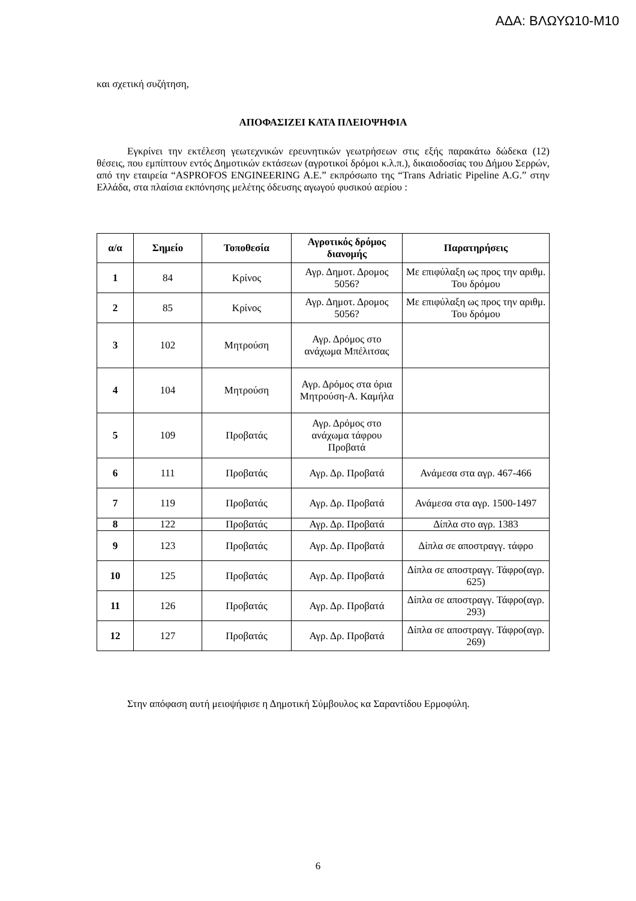ΑΔΑ: ΒΛΩΥΩ10-Μ10
και σχετική συζήτηση,
ΑΠΟΦΑΣΙΖΕΙ ΚΑΤΑ ΠΛΕΙΟΨΗΦΙΑ
   Εγκρίνει την εκτέλεση γεωτεχνικών ερευνητικών γεωτρήσεων στις εξής παρακάτω δώδεκα (12) θέσεις, που εμπίπτουν εντός Δημοτικών εκτάσεων (αγροτικοί δρόμοι κ.λ.π.), δικαιοδοσίας του Δήμου Σερρών, από την εταιρεία “ASPROFOS ENGINEERING A.E.” εκπρόσωπο της “Trans Adriatic Pipeline A.G.” στην Ελλάδα, στα πλαίσια εκπόνησης μελέτης όδευσης αγωγού φυσικού αερίου :
| α/α | Σημείο | Τοποθεσία | Αγροτικός δρόμος διανομής | Παρατηρήσεις |
| --- | --- | --- | --- | --- |
| 1 | 84 | Κρίνος | Αγρ. Δημοτ. Δρομος 5056? | Με επιφύλαξη ως προς την αριθμ. Του δρόμου |
| 2 | 85 | Κρίνος | Αγρ. Δημοτ. Δρομος 5056? | Με επιφύλαξη ως προς την αριθμ. Του δρόμου |
| 3 | 102 | Μητρούση | Αγρ. Δρόμος στο ανάχωμα Μπέλιτσας | |
| 4 | 104 | Μητρούση | Αγρ. Δρόμος στα όρια Μητρούση-Α. Καμήλα | |
| 5 | 109 | Προβατάς | Αγρ. Δρόμος στο ανάχωμα τάφρου Προβατά | |
| 6 | 111 | Προβατάς | Αγρ. Δρ. Προβατά | Ανάμεσα στα αγρ. 467-466 |
| 7 | 119 | Προβατάς | Αγρ. Δρ. Προβατά | Ανάμεσα στα αγρ. 1500-1497 |
| 8 | 122 | Προβατάς | Αγρ. Δρ. Προβατά | Δίπλα στο αγρ. 1383 |
| 9 | 123 | Προβατάς | Αγρ. Δρ. Προβατά | Δίπλα σε αποστραγγ. τάφρο |
| 10 | 125 | Προβατάς | Αγρ. Δρ. Προβατά | Δίπλα σε αποστραγγ. Τάφρο(αγρ. 625) |
| 11 | 126 | Προβατάς | Αγρ. Δρ. Προβατά | Δίπλα σε αποστραγγ. Τάφρο(αγρ. 293) |
| 12 | 127 | Προβατάς | Αγρ. Δρ. Προβατά | Δίπλα σε αποστραγγ. Τάφρο(αγρ. 269) |
   Στην απόφαση αυτή μειοψήφισε η Δημοτική Σύμβουλος κα Σαραντίδου Ερμοφύλη.
6